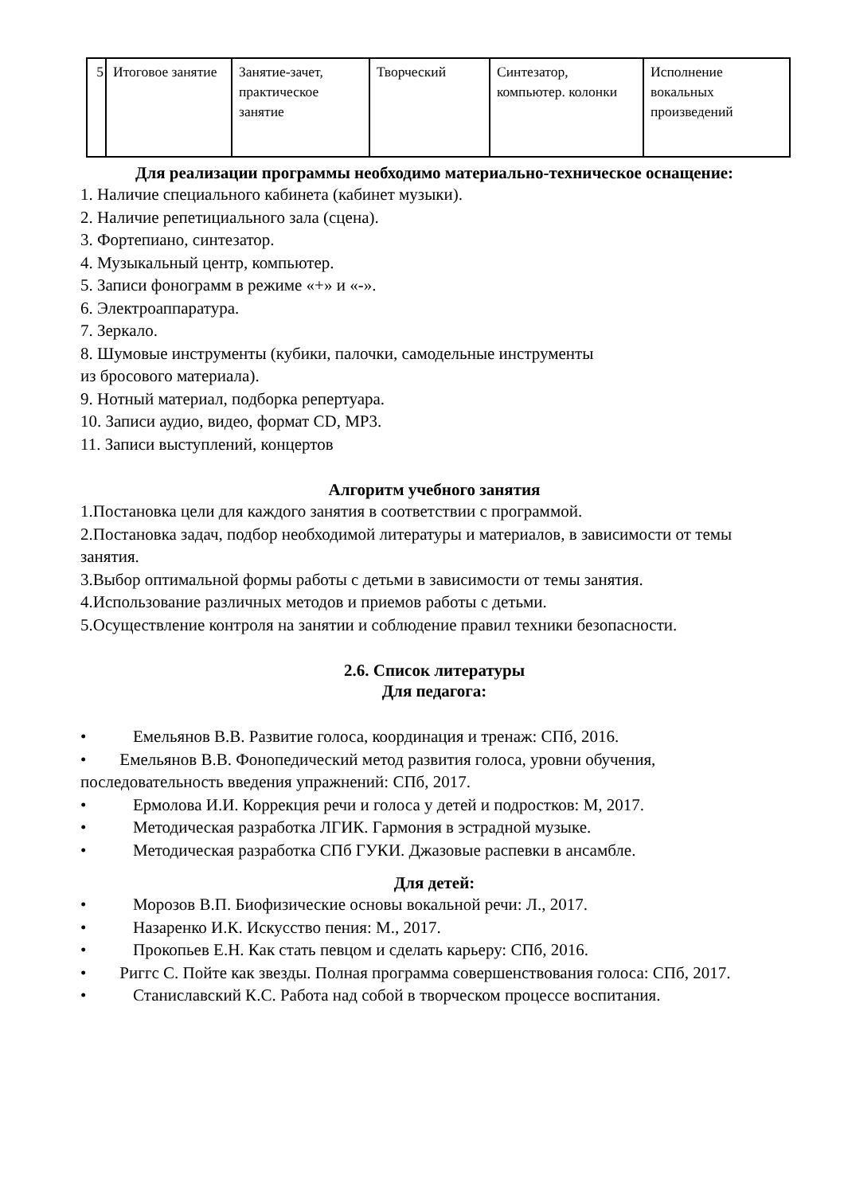| 5 | Итоговое занятие | Занятие-зачет, практическое занятие | Творческий | Синтезатор, компьютер. колонки | Исполнение вокальных произведений |
Для реализации программы необходимо материально-техническое оснащение:
1. Наличие специального кабинета (кабинет музыки).
2. Наличие репетициального зала (сцена).
3. Фортепиано, синтезатор.
4. Музыкальный центр, компьютер.
5. Записи фонограмм в режиме «+» и «-».
6. Электроаппаратура.
7. Зеркало.
8. Шумовые инструменты (кубики, палочки, самодельные инструменты
из бросового материала).
9. Нотный материал, подборка репертуара.
10. Записи аудио, видео, формат CD, MP3.
11. Записи выступлений, концертов
Алгоритм учебного занятия
1.Постановка цели для каждого занятия в соответствии с программой.
2.Постановка задач, подбор необходимой литературы и материалов, в зависимости от темы занятия.
3.Выбор оптимальной формы работы с детьми в зависимости от темы занятия.
4.Использование различных методов и приемов работы с детьми.
5.Осуществление контроля на занятии и соблюдение правил техники безопасности.
2.6. Список литературы
Для педагога:
• Емельянов В.В. Развитие голоса, координация и тренаж: СПб, 2016.
• Емельянов В.В. Фонопедический метод развития голоса, уровни обучения, последовательность введения упражнений: СПб, 2017.
• Ермолова И.И. Коррекция речи и голоса у детей и подростков: М, 2017.
• Методическая разработка ЛГИК. Гармония в эстрадной музыке.
• Методическая разработка СПб ГУКИ. Джазовые распевки в ансамбле.
Для детей:
• Морозов В.П. Биофизические основы вокальной речи: Л., 2017.
• Назаренко И.К. Искусство пения: М., 2017.
• Прокопьев Е.Н. Как стать певцом и сделать карьеру: СПб, 2016.
• Риггс С. Пойте как звезды. Полная программа совершенствования голоса: СПб, 2017.
• Станиславский К.С. Работа над собой в творческом процессе воспитания.